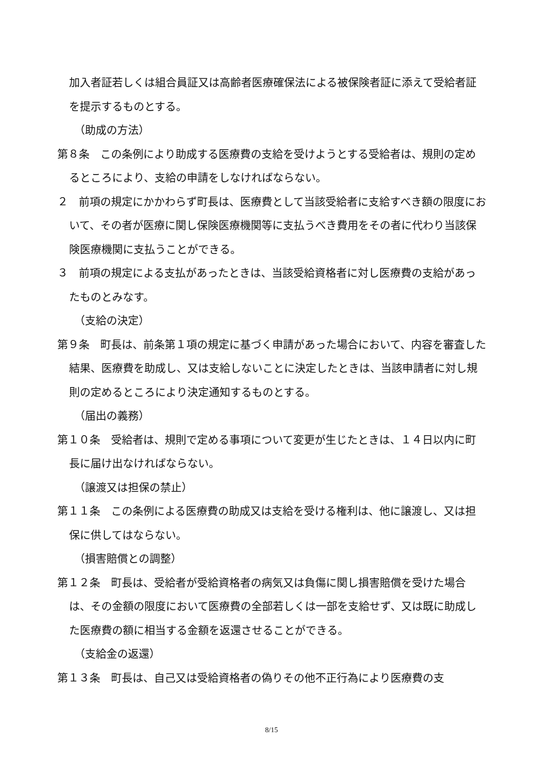加入者証若しくは組合員証又は高齢者医療確保法による被保険者証に添えて受給者証を提示するものとする。
（助成の方法）
第８条　この条例により助成する医療費の支給を受けようとする受給者は、規則の定めるところにより、支給の申請をしなければならない。
２　前項の規定にかかわらず町長は、医療費として当該受給者に支給すべき額の限度において、その者が医療に関し保険医療機関等に支払うべき費用をその者に代わり当該保険医療機関に支払うことができる。
３　前項の規定による支払があったときは、当該受給資格者に対し医療費の支給があったものとみなす。
（支給の決定）
第９条　町長は、前条第１項の規定に基づく申請があった場合において、内容を審査した結果、医療費を助成し、又は支給しないことに決定したときは、当該申請者に対し規則の定めるところにより決定通知するものとする。
（届出の義務）
第１０条　受給者は、規則で定める事項について変更が生じたときは、１４日以内に町長に届け出なければならない。
（譲渡又は担保の禁止）
第１１条　この条例による医療費の助成又は支給を受ける権利は、他に譲渡し、又は担保に供してはならない。
（損害賠償との調整）
第１２条　町長は、受給者が受給資格者の病気又は負傷に関し損害賠償を受けた場合は、その金額の限度において医療費の全部若しくは一部を支給せず、又は既に助成した医療費の額に相当する金額を返還させることができる。
（支給金の返還）
第１３条　町長は、自己又は受給資格者の偽りその他不正行為により医療費の支
8/15